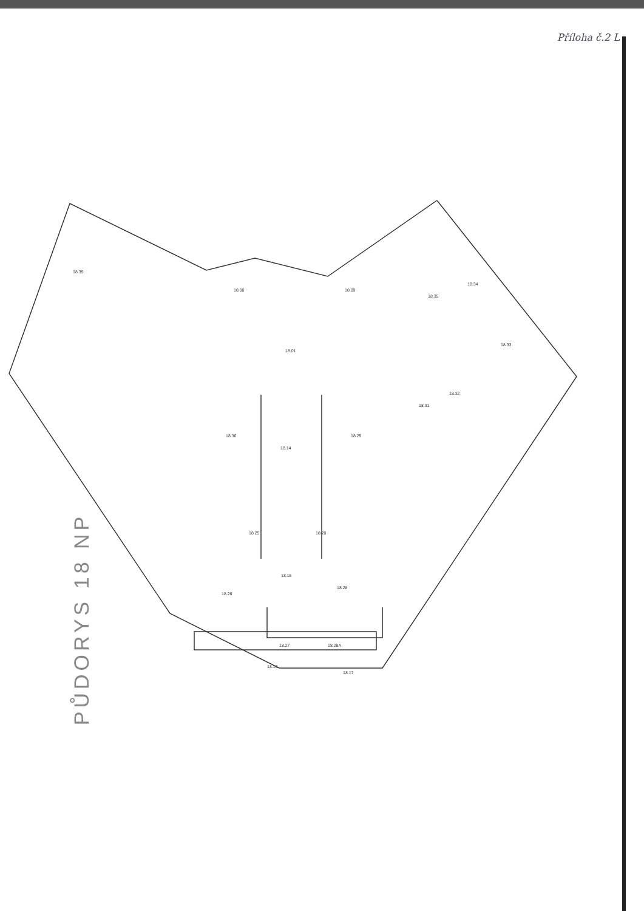Příloha č.2 L
18.35
18.08
18.09
18.01
18.36
18.14
18.29
18.31
18.32
18.33
18.34
18.35
18.25
18.20
18.15
18.26
18.28
18.27
18.28A
18.16
18.17
PŮDORYS 18 NP